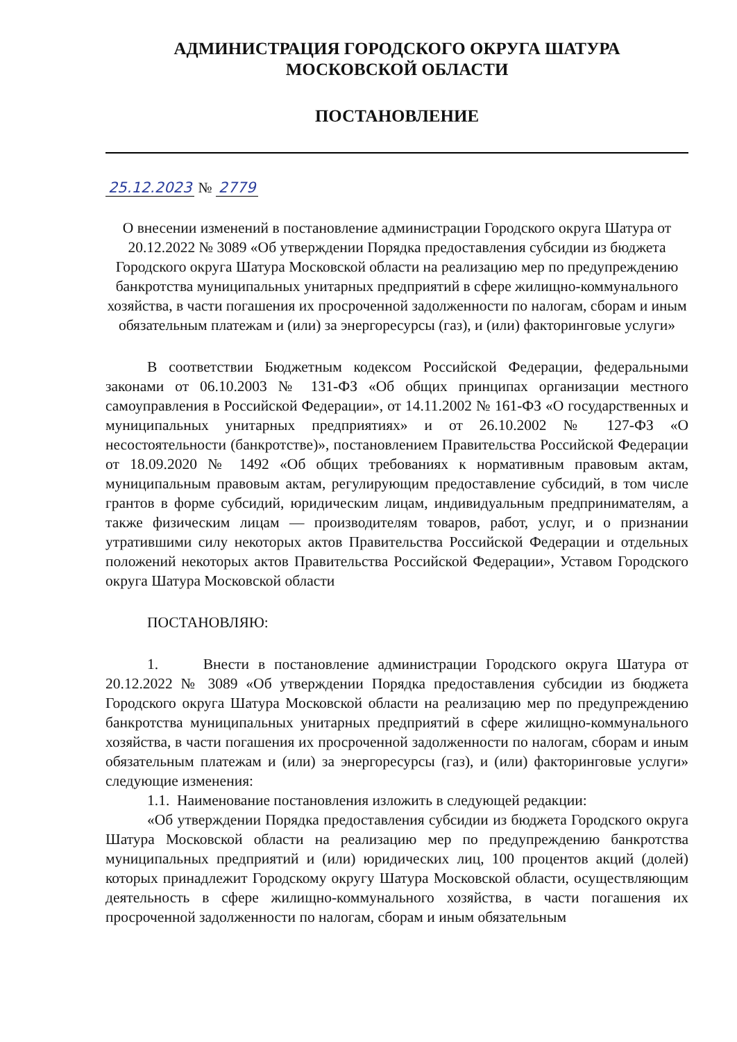АДМИНИСТРАЦИЯ ГОРОДСКОГО ОКРУГА ШАТУРА
МОСКОВСКОЙ ОБЛАСТИ
ПОСТАНОВЛЕНИЕ
25.12.2023 № 2779
О внесении изменений в постановление администрации Городского округа Шатура от 20.12.2022 № 3089 «Об утверждении Порядка предоставления субсидии из бюджета Городского округа Шатура Московской области на реализацию мер по предупреждению банкротства муниципальных унитарных предприятий в сфере жилищно-коммунального хозяйства, в части погашения их просроченной задолженности по налогам, сборам и иным обязательным платежам и (или) за энергоресурсы (газ), и (или) факторинговые услуги»
В соответствии Бюджетным кодексом Российской Федерации, федеральными законами от 06.10.2003 № 131-ФЗ «Об общих принципах организации местного самоуправления в Российской Федерации», от 14.11.2002 № 161-ФЗ «О государственных и муниципальных унитарных предприятиях» и от 26.10.2002 № 127-ФЗ «О несостоятельности (банкротстве)», постановлением Правительства Российской Федерации от 18.09.2020 № 1492 «Об общих требованиях к нормативным правовым актам, муниципальным правовым актам, регулирующим предоставление субсидий, в том числе грантов в форме субсидий, юридическим лицам, индивидуальным предпринимателям, а также физическим лицам — производителям товаров, работ, услуг, и о признании утратившими силу некоторых актов Правительства Российской Федерации и отдельных положений некоторых актов Правительства Российской Федерации», Уставом Городского округа Шатура Московской области
ПОСТАНОВЛЯЮ:
1. Внести в постановление администрации Городского округа Шатура от 20.12.2022 № 3089 «Об утверждении Порядка предоставления субсидии из бюджета Городского округа Шатура Московской области на реализацию мер по предупреждению банкротства муниципальных унитарных предприятий в сфере жилищно-коммунального хозяйства, в части погашения их просроченной задолженности по налогам, сборам и иным обязательным платежам и (или) за энергоресурсы (газ), и (или) факторинговые услуги» следующие изменения:
1.1. Наименование постановления изложить в следующей редакции:
«Об утверждении Порядка предоставления субсидии из бюджета Городского округа Шатура Московской области на реализацию мер по предупреждению банкротства муниципальных предприятий и (или) юридических лиц, 100 процентов акций (долей) которых принадлежит Городскому округу Шатура Московской области, осуществляющим деятельность в сфере жилищно-коммунального хозяйства, в части погашения их просроченной задолженности по налогам, сборам и иным обязательным